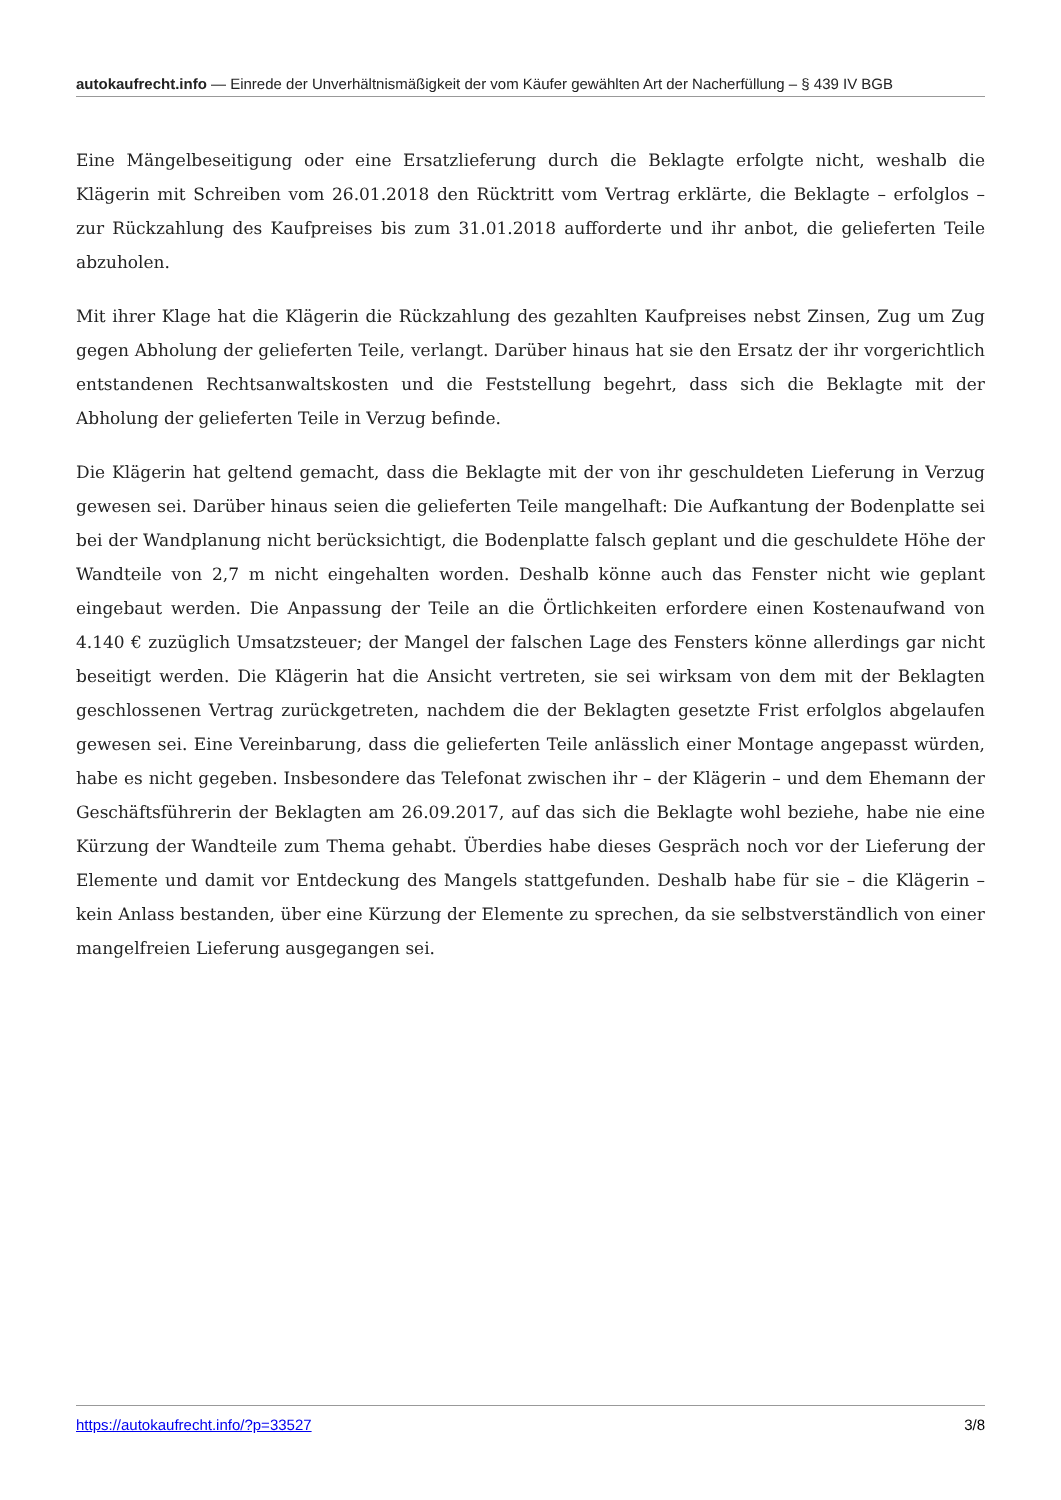autokaufrecht.info — Einrede der Unverhältnismäßigkeit der vom Käufer gewählten Art der Nacherfüllung – § 439 IV BGB
Eine Mängelbeseitigung oder eine Ersatzlieferung durch die Beklagte erfolgte nicht, weshalb die Klägerin mit Schreiben vom 26.01.2018 den Rücktritt vom Vertrag erklärte, die Beklagte – erfolglos – zur Rückzahlung des Kaufpreises bis zum 31.01.2018 aufforderte und ihr anbot, die gelieferten Teile abzuholen.
Mit ihrer Klage hat die Klägerin die Rückzahlung des gezahlten Kaufpreises nebst Zinsen, Zug um Zug gegen Abholung der gelieferten Teile, verlangt. Darüber hinaus hat sie den Ersatz der ihr vorgerichtlich entstandenen Rechtsanwaltskosten und die Feststellung begehrt, dass sich die Beklagte mit der Abholung der gelieferten Teile in Verzug befinde.
Die Klägerin hat geltend gemacht, dass die Beklagte mit der von ihr geschuldeten Lieferung in Verzug gewesen sei. Darüber hinaus seien die gelieferten Teile mangelhaft: Die Aufkantung der Bodenplatte sei bei der Wandplanung nicht berücksichtigt, die Bodenplatte falsch geplant und die geschuldete Höhe der Wandteile von 2,7 m nicht eingehalten worden. Deshalb könne auch das Fenster nicht wie geplant eingebaut werden. Die Anpassung der Teile an die Örtlichkeiten erfordere einen Kostenaufwand von 4.140 € zuzüglich Umsatzsteuer; der Mangel der falschen Lage des Fensters könne allerdings gar nicht beseitigt werden. Die Klägerin hat die Ansicht vertreten, sie sei wirksam von dem mit der Beklagten geschlossenen Vertrag zurückgetreten, nachdem die der Beklagten gesetzte Frist erfolglos abgelaufen gewesen sei. Eine Vereinbarung, dass die gelieferten Teile anlässlich einer Montage angepasst würden, habe es nicht gegeben. Insbesondere das Telefonat zwischen ihr – der Klägerin – und dem Ehemann der Geschäftsführerin der Beklagten am 26.09.2017, auf das sich die Beklagte wohl beziehe, habe nie eine Kürzung der Wandteile zum Thema gehabt. Überdies habe dieses Gespräch noch vor der Lieferung der Elemente und damit vor Entdeckung des Mangels stattgefunden. Deshalb habe für sie – die Klägerin – kein Anlass bestanden, über eine Kürzung der Elemente zu sprechen, da sie selbstverständlich von einer mangelfreien Lieferung ausgegangen sei.
https://autokaufrecht.info/?p=33527 3/8